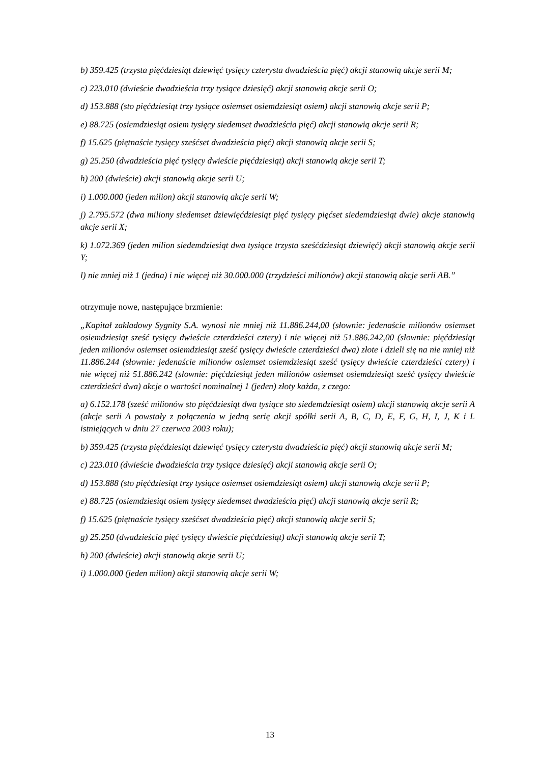b) 359.425 (trzysta pięćdziesiąt dziewięć tysięcy czterysta dwadzieścia pięć) akcji stanowią akcje serii M;
c) 223.010 (dwieście dwadzieścia trzy tysiące dziesięć) akcji stanowią akcje serii O;
d) 153.888 (sto pięćdziesiąt trzy tysiące osiemset osiemdziesiąt osiem) akcji stanowią akcje serii P;
e) 88.725 (osiemdziesiąt osiem tysięcy siedemset dwadzieścia pięć) akcji stanowią akcje serii R;
f) 15.625 (piętnaście tysięcy sześćset dwadzieścia pięć) akcji stanowią akcje serii S;
g) 25.250 (dwadzieścia pięć tysięcy dwieście pięćdziesiąt) akcji stanowią akcje serii T;
h) 200 (dwieście) akcji stanowią akcje serii U;
i) 1.000.000 (jeden milion) akcji stanowią akcje serii W;
j) 2.795.572 (dwa miliony siedemset dziewięćdziesiąt pięć tysięcy pięćset siedemdziesiąt dwie) akcje stanowią akcje serii X;
k) 1.072.369 (jeden milion siedemdziesiąt dwa tysiące trzysta sześćdziesiąt dziewięć) akcji stanowią akcje serii Y;
l) nie mniej niż 1 (jedna) i nie więcej niż 30.000.000 (trzydzieści milionów) akcji stanowią akcje serii AB.”
otrzymuje nowe, następujące brzmienie:
„Kapitał zakładowy Sygnity S.A. wynosi nie mniej niż 11.886.244,00 (słownie: jedenaście milionów osiemset osiemdziesiąt sześć tysięcy dwieście czterdzieści cztery) i nie więcej niż 51.886.242,00 (słownie: pięćdziesiąt jeden milionów osiemset osiemdziesiąt sześć tysięcy dwieście czterdzieści dwa) złote i dzieli się na nie mniej niż 11.886.244 (słownie: jedenaście milionów osiemset osiemdziesiąt sześć tysięcy dwieście czterdzieści cztery) i nie więcej niż 51.886.242 (słownie: pięćdziesiąt jeden milionów osiemset osiemdziesiąt sześć tysięcy dwieście czterdzieści dwa) akcje o wartości nominalnej 1 (jeden) złoty każda, z czego:
a) 6.152.178 (sześć milionów sto pięćdziesiąt dwa tysiące sto siedemdziesiąt osiem) akcji stanowią akcje serii A (akcje serii A powstały z połączenia w jedną serię akcji spółki serii A, B, C, D, E, F, G, H, I, J, K i L istniejących w dniu 27 czerwca 2003 roku);
b) 359.425 (trzysta pięćdziesiąt dziewięć tysięcy czterysta dwadzieścia pięć) akcji stanowią akcje serii M;
c) 223.010 (dwieście dwadzieścia trzy tysiące dziesięć) akcji stanowią akcje serii O;
d) 153.888 (sto pięćdziesiąt trzy tysiące osiemset osiemdziesiąt osiem) akcji stanowią akcje serii P;
e) 88.725 (osiemdziesiąt osiem tysięcy siedemset dwadzieścia pięć) akcji stanowią akcje serii R;
f) 15.625 (piętnaście tysięcy sześćset dwadzieścia pięć) akcji stanowią akcje serii S;
g) 25.250 (dwadzieścia pięć tysięcy dwieście pięćdziesiąt) akcji stanowią akcje serii T;
h) 200 (dwieście) akcji stanowią akcje serii U;
i) 1.000.000 (jeden milion) akcji stanowią akcje serii W;
13